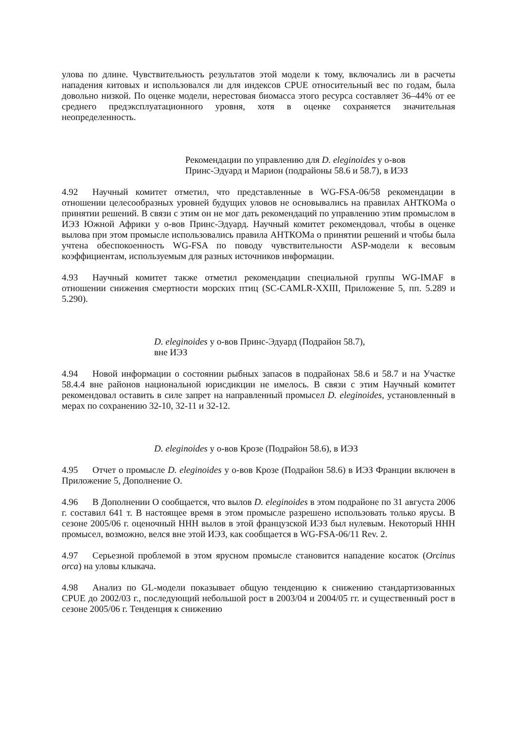улова по длине. Чувствительность результатов этой модели к тому, включались ли в расчеты нападения китовых и использовался ли для индексов CPUE относительный вес по годам, была довольно низкой. По оценке модели, нерестовая биомасса этого ресурса составляет 36–44% от ее среднего предэксплуатационного уровня, хотя в оценке сохраняется значительная неопределенность.
Рекомендации по управлению для D. eleginoides у о-вов
Принс-Эдуард и Марион (подрайоны 58.6 и 58.7), в ИЭЗ
4.92 Научный комитет отметил, что представленные в WG-FSA-06/58 рекомендации в отношении целесообразных уровней будущих уловов не основывались на правилах АНТКОМа о принятии решений. В связи с этим он не мог дать рекомендаций по управлению этим промыслом в ИЭЗ Южной Африки у о-вов Принс-Эдуард. Научный комитет рекомендовал, чтобы в оценке вылова при этом промысле использовались правила АНТКОМа о принятии решений и чтобы была учтена обеспокоенность WG-FSA по поводу чувствительности ASP-модели к весовым коэффициентам, используемым для разных источников информации.
4.93 Научный комитет также отметил рекомендации специальной группы WG-IMAF в отношении снижения смертности морских птиц (SC-CAMLR-XXIII, Приложение 5, пп. 5.289 и 5.290).
D. eleginoides у о-вов Принс-Эдуард (Подрайон 58.7),
вне ИЭЗ
4.94 Новой информации о состоянии рыбных запасов в подрайонах 58.6 и 58.7 и на Участке 58.4.4 вне районов национальной юрисдикции не имелось. В связи с этим Научный комитет рекомендовал оставить в силе запрет на направленный промысел D. eleginoides, установленный в мерах по сохранению 32-10, 32-11 и 32-12.
D. eleginoides у о-вов Крозе (Подрайон 58.6), в ИЭЗ
4.95 Отчет о промысле D. eleginoides у о-вов Крозе (Подрайон 58.6) в ИЭЗ Франции включен в Приложение 5, Дополнение O.
4.96 В Дополнении O сообщается, что вылов D. eleginoides в этом подрайоне по 31 августа 2006 г. составил 641 т. В настоящее время в этом промысле разрешено использовать только ярусы. В сезоне 2005/06 г. оценочный ННН вылов в этой французской ИЭЗ был нулевым. Некоторый ННН промысел, возможно, велся вне этой ИЭЗ, как сообщается в WG-FSA-06/11 Rev. 2.
4.97 Серьезной проблемой в этом ярусном промысле становится нападение косаток (Orcinus orca) на уловы клыкача.
4.98 Анализ по GL-модели показывает общую тенденцию к снижению стандартизованных CPUE до 2002/03 г., последующий небольшой рост в 2003/04 и 2004/05 гг. и существенный рост в сезоне 2005/06 г. Тенденция к снижению